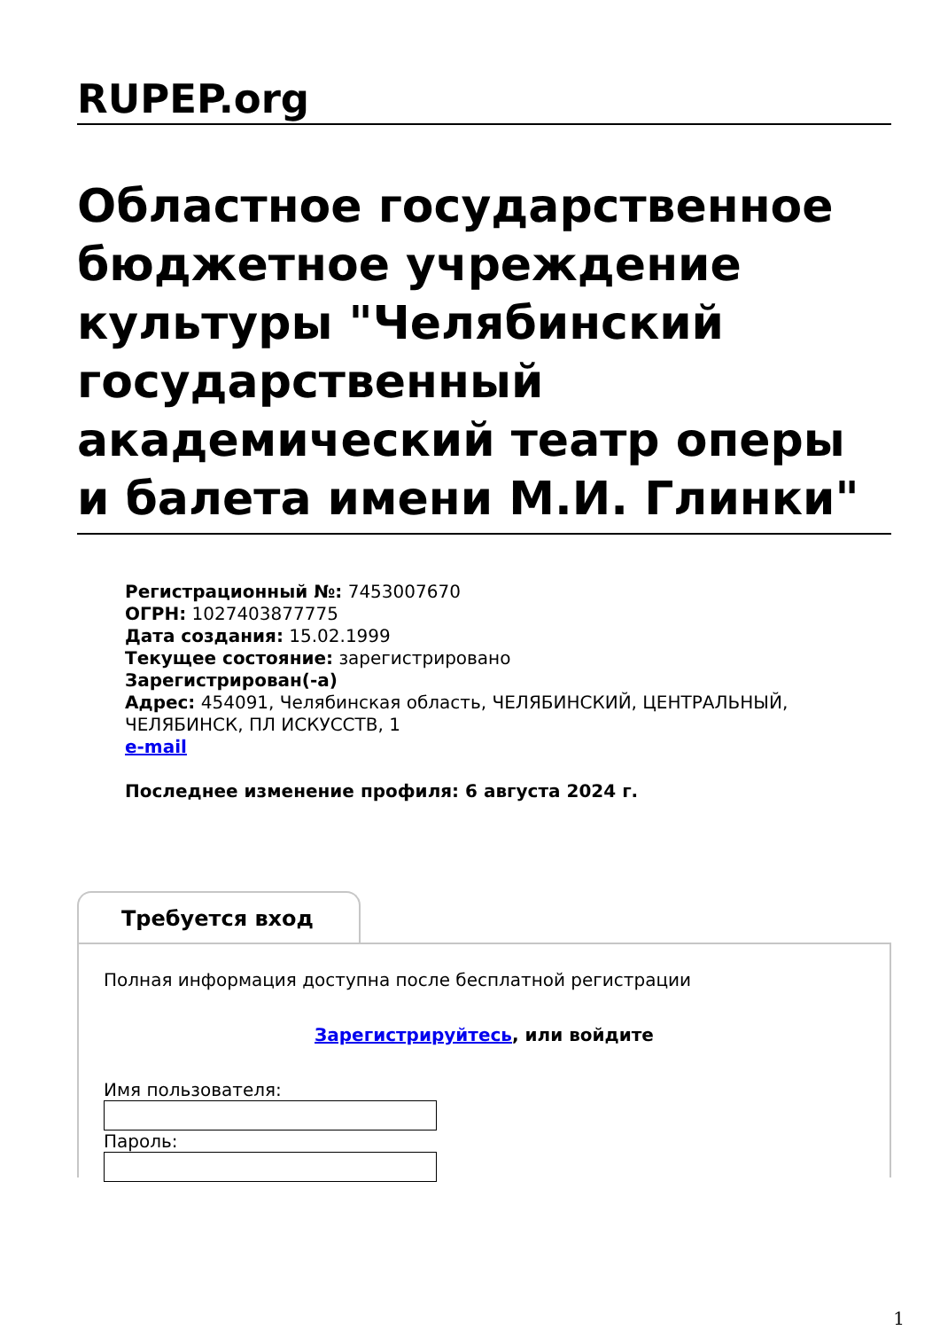RUPEP.org
Областное государственное бюджетное учреждение культуры "Челябинский государственный академический театр оперы и балета имени М.И. Глинки"
Регистрационный №: 7453007670
ОГРН: 1027403877775
Дата создания: 15.02.1999
Текущее состояние: зарегистрировано
Зарегистрирован(-а)
Адрес: 454091, Челябинская область, ЧЕЛЯБИНСКИЙ, ЦЕНТРАЛЬНЫЙ, ЧЕЛЯБИНСК, ПЛ ИСКУССТВ, 1
e-mail
Последнее изменение профиля: 6 августа 2024 г.
Требуется вход
Полная информация доступна после бесплатной регистрации
Зарегистрируйтесь, или войдите
Имя пользователя:
Пароль:
1